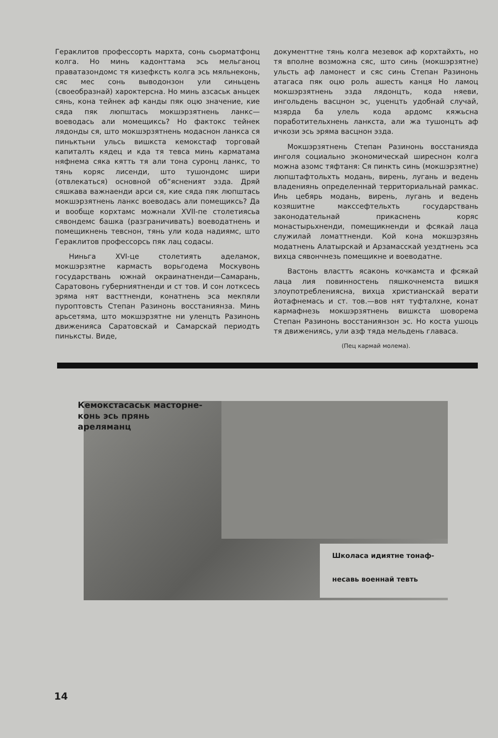Гераклитов профессорть мархта, сонь сьорматфонц колга. Но минь кадонттама эсь мельганоц праватазондомс тя кизефксть колга эсь мяльнеконь, сяс мес сонь выводонзон ули синьцень (своеобразнай) хароктерсна. Но минь азсаськ аньцек сянь, кона тейнек аф канды пяк оцю значение, кие сяда пяк люпштась мокшэрзятнень ланкс—воеводась али момещиксь? Но фактокс тейнек лядонды ся, што мокшэрзятнень модаснон ланкса ся пиньктьни ульсь вишкста кемокстаф торговай капиталть кядец и кда тя тевса минь карматама няфнема сяка кятть тя али тона суронц ланкс, то тянь коряс лисенди, што тушондомс шири (отвлекаться) основной об“ясненият эзда. Дряй сяшкава важнаенди арси ся, кие сяда пяк люпштась мокшэрзятнень ланкс воеводась али помещиксь? Да и вообще корхтамс можнали XVII-пе столетиясьа сявондемс башка (разграничивать) воеводатнень и помещикнень тевснон, тянь ули кода надиямс, што Гераклитов профессорсь пяк лац содасы.
Ниньга XVI-це столетиять аделамок, мокшэрзятне кармасть ворьгодема Москувонь государствань южнай окраинатненди—Самарань, Саратовонь губерниятненди и ст тов. И сон лотксесь эряма нят васттненди, конатнень эса мекпяли пуроптовсть Степан Разинонь восстаниянза. Минь арьсетяма, што мокшэрзятне ни уленцть Разинонь движенияса Саратовскай и Самарскай периодть пиньксты. Виде,
документтне тянь колга мезевок аф корхтайхть, но тя вполне возможна сяс, што синь (мокшэрзятне) ульсть аф ламонест и сяс синь Степан Разинонь атагаса пяк оцю роль ашесть канця Но ламоц мокшэрзятнень эзда лядонцть, кода няеви, ингольдень васцнон эс, уценцть удобнай случай, мзярда ба улель кода ардомс кяжьсна поработительхнень ланкста, али жа тушонцть аф ичкози эсь эряма васцнон эзда.
Мокшэрзятнень Степан Разинонь восстанияда инголя социально экономическай ширеснон колга можна азомс тяфтаня: Ся пинкть синь (мокшэрзятне) люпштафтольхть модань, вирень, лугань и ведень владениянь определеннай территориальнай рамкас. Инь цебярь модань, вирень, лугань и ведень козяшитне макссефтельхть государствань законодательнай прикаснень коряс монастырьхненди, помещикненди и фсякай лаца служилай ломаттненди. Кой кона мокшэрзянь модатнень Алатырскай и Арзамасскай уездтнень эса вихца сявончнезь помещикне и воеводатне.
Вастонь властть ясаконь кочкамста и фсякай лаца лия повинностень пяшкочнемста вишкя злоупотреблениясна, вихца христианскай верати йотафнемась и ст. тов.—вов нят туфталхне, конат кармафнезь мокшэрзятнень вишкста шоворема Степан Разинонь восстаниянзон эс. Но коста ушоць тя движениясь, ули азф тяда мельдень главаса.
(Пец кармай молема).
Кемокстасаськ масторне-
конь эсь прянь
ареляманц
Школаса идиятне тонаф-
несавь военнай тевть
14